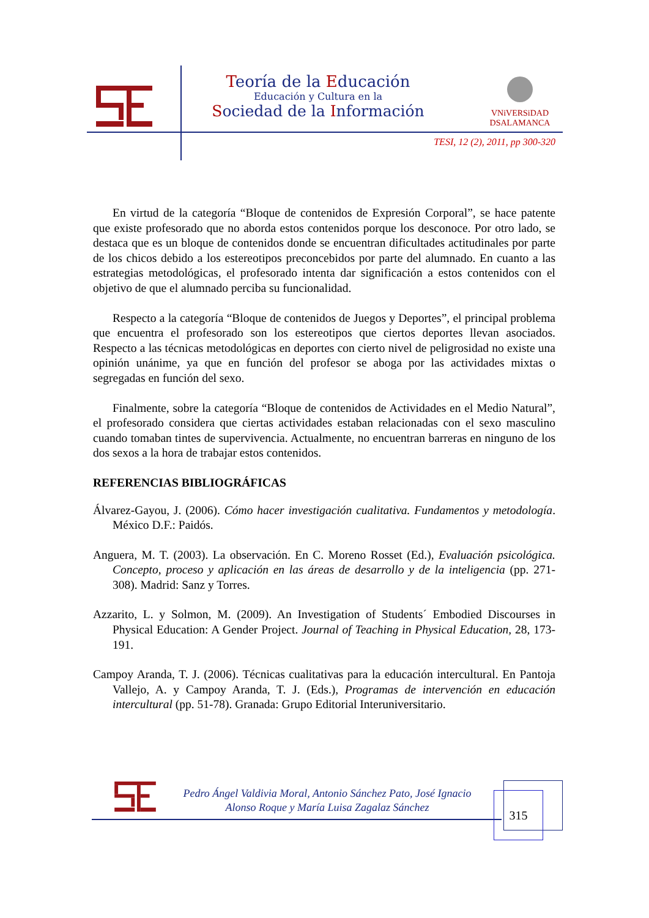Teoría de la Educación
Educación y Cultura en la
Sociedad de la Información
VNiVERSiDAD
DSALAMANCA
TESI, 12 (2), 2011, pp 300-320
En virtud de la categoría “Bloque de contenidos de Expresión Corporal”, se hace patente que existe profesorado que no aborda estos contenidos porque los desconoce. Por otro lado, se destaca que es un bloque de contenidos donde se encuentran dificultades actitudinales por parte de los chicos debido a los estereotipos preconcebidos por parte del alumnado. En cuanto a las estrategias metodológicas, el profesorado intenta dar significación a estos contenidos con el objetivo de que el alumnado perciba su funcionalidad.
Respecto a la categoría “Bloque de contenidos de Juegos y Deportes”, el principal problema que encuentra el profesorado son los estereotipos que ciertos deportes llevan asociados. Respecto a las técnicas metodológicas en deportes con cierto nivel de peligrosidad no existe una opinión unánime, ya que en función del profesor se aboga por las actividades mixtas o segregadas en función del sexo.
Finalmente, sobre la categoría “Bloque de contenidos de Actividades en el Medio Natural”, el profesorado considera que ciertas actividades estaban relacionadas con el sexo masculino cuando tomaban tintes de supervivencia. Actualmente, no encuentran barreras en ninguno de los dos sexos a la hora de trabajar estos contenidos.
REFERENCIAS BIBLIOGRÁFICAS
Álvarez-Gayou, J. (2006). Cómo hacer investigación cualitativa. Fundamentos y metodología. México D.F.: Paidós.
Anguera, M. T. (2003). La observación. En C. Moreno Rosset (Ed.), Evaluación psicológica. Concepto, proceso y aplicación en las áreas de desarrollo y de la inteligencia (pp. 271-308). Madrid: Sanz y Torres.
Azzarito, L. y Solmon, M. (2009). An Investigation of Students´ Embodied Discourses in Physical Education: A Gender Project. Journal of Teaching in Physical Education, 28, 173-191.
Campoy Aranda, T. J. (2006). Técnicas cualitativas para la educación intercultural. En Pantoja Vallejo, A. y Campoy Aranda, T. J. (Eds.), Programas de intervención en educación intercultural (pp. 51-78). Granada: Grupo Editorial Interuniversitario.
Pedro Ángel Valdivia Moral, Antonio Sánchez Pato, José Ignacio
Alonso Roque y María Luisa Zagalaz Sánchez
315